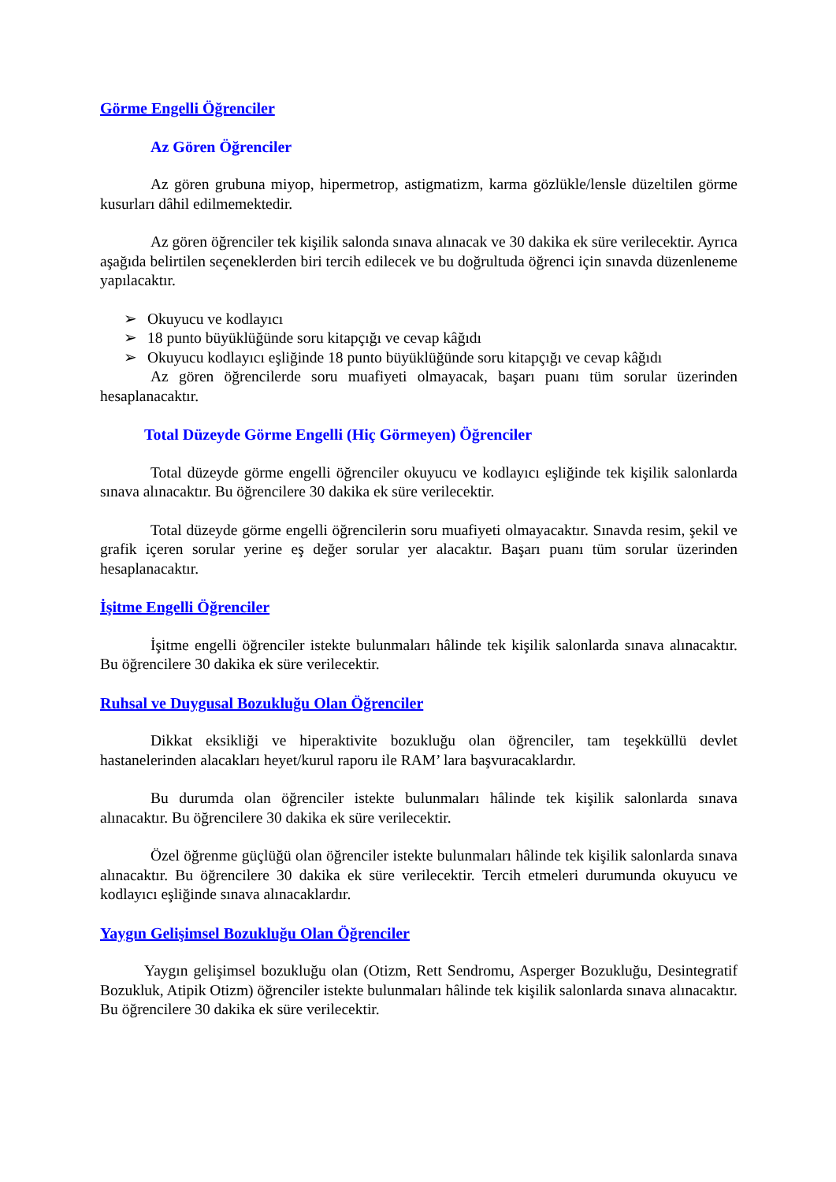Görme Engelli Öğrenciler
Az Gören Öğrenciler
Az gören grubuna miyop, hipermetrop, astigmatizm, karma gözlükle/lensle düzeltilen görme kusurları dâhil edilmemektedir.
Az gören öğrenciler tek kişilik salonda sınava alınacak ve 30 dakika ek süre verilecektir. Ayrıca aşağıda belirtilen seçeneklerden biri tercih edilecek ve bu doğrultuda öğrenci için sınavda düzenleneme yapılacaktır.
➢ Okuyucu ve kodlayıcı
➢ 18 punto büyüklüğünde soru kitapçığı ve cevap kâğıdı
➢ Okuyucu kodlayıcı eşliğinde 18 punto büyüklüğünde soru kitapçığı ve cevap kâğıdı
Az gören öğrencilerde soru muafiyeti olmayacak, başarı puanı tüm sorular üzerinden hesaplanacaktır.
Total Düzeyde Görme Engelli (Hiç Görmeyen) Öğrenciler
Total düzeyde görme engelli öğrenciler okuyucu ve kodlayıcı eşliğinde tek kişilik salonlarda sınava alınacaktır. Bu öğrencilere 30 dakika ek süre verilecektir.
Total düzeyde görme engelli öğrencilerin soru muafiyeti olmayacaktır. Sınavda resim, şekil ve grafik içeren sorular yerine eş değer sorular yer alacaktır. Başarı puanı tüm sorular üzerinden hesaplanacaktır.
İşitme Engelli Öğrenciler
İşitme engelli öğrenciler istekte bulunmaları hâlinde tek kişilik salonlarda sınava alınacaktır. Bu öğrencilere 30 dakika ek süre verilecektir.
Ruhsal ve Duygusal Bozukluğu Olan Öğrenciler
Dikkat eksikliği ve hiperaktivite bozukluğu olan öğrenciler, tam teşekküllü devlet hastanelerinden alacakları heyet/kurul raporu ile RAM’ lara başvuracaklardır.
Bu durumda olan öğrenciler istekte bulunmaları hâlinde tek kişilik salonlarda sınava alınacaktır. Bu öğrencilere 30 dakika ek süre verilecektir.
Özel öğrenme güçlüğü olan öğrenciler istekte bulunmaları hâlinde tek kişilik salonlarda sınava alınacaktır. Bu öğrencilere 30 dakika ek süre verilecektir. Tercih etmeleri durumunda okuyucu ve kodlayıcı eşliğinde sınava alınacaklardır.
Yaygın Gelişimsel Bozukluğu Olan Öğrenciler
Yaygın gelişimsel bozukluğu olan (Otizm, Rett Sendromu, Asperger Bozukluğu, Desintegratif Bozukluk, Atipik Otizm) öğrenciler istekte bulunmaları hâlinde tek kişilik salonlarda sınava alınacaktır. Bu öğrencilere 30 dakika ek süre verilecektir.